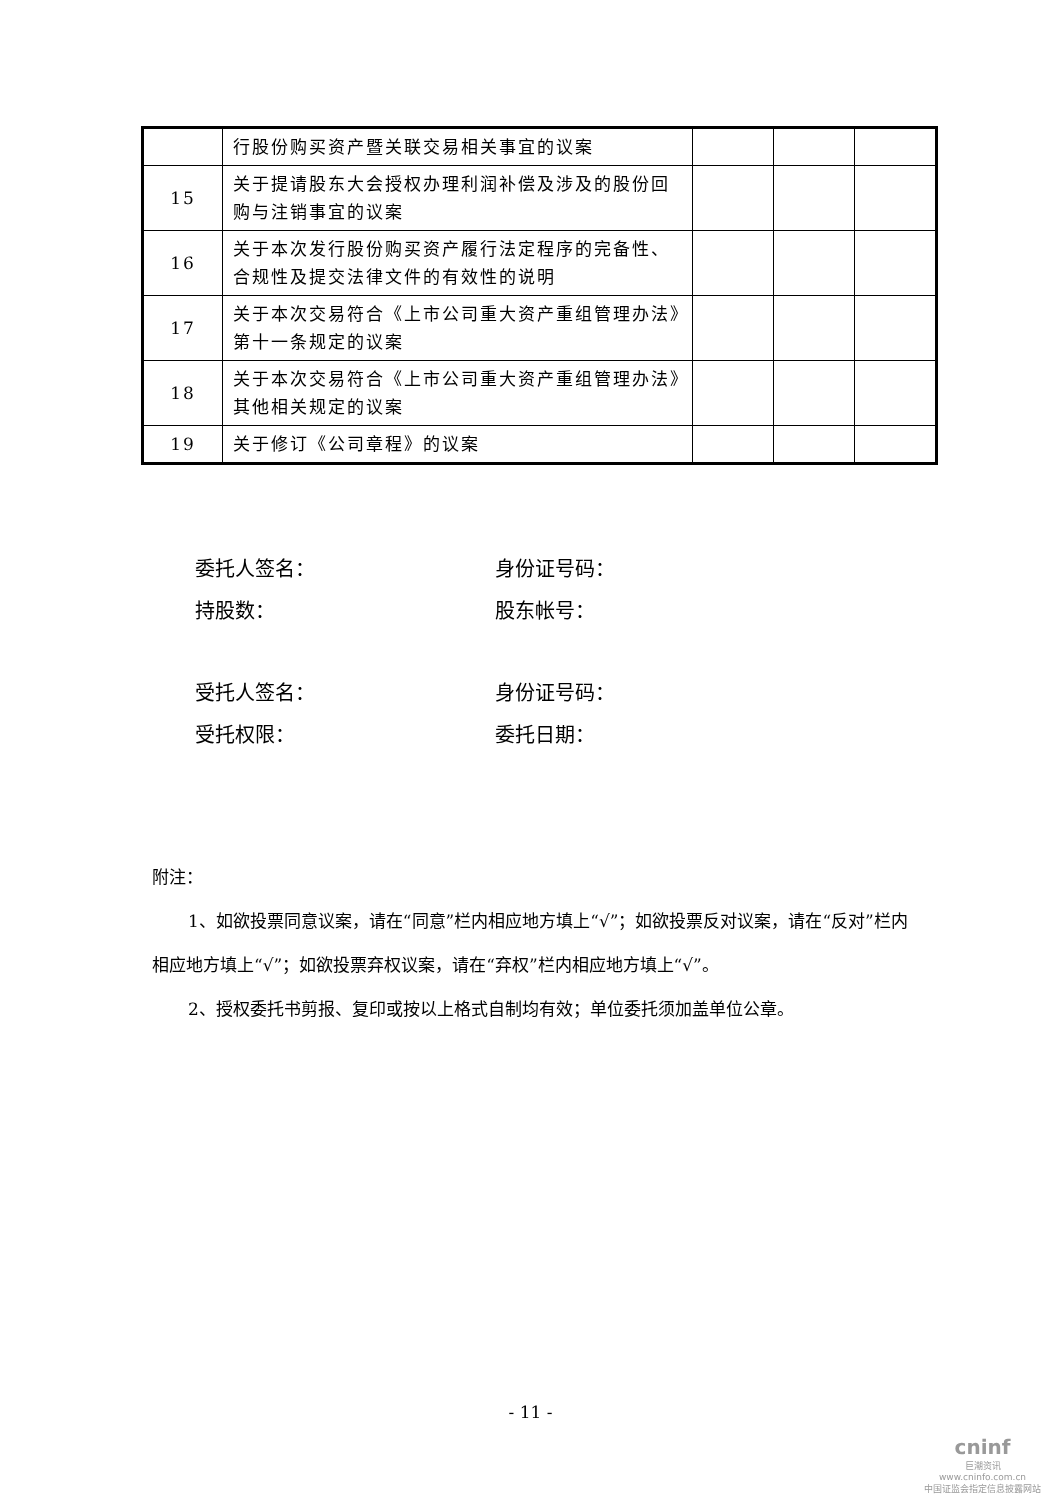| | 行股份购买资产暨关联交易相关事宜的议案 | | | |
| 15 | 关于提请股东大会授权办理利润补偿及涉及的股份回购与注销事宜的议案 | | | |
| 16 | 关于本次发行股份购买资产履行法定程序的完备性、合规性及提交法律文件的有效性的说明 | | | |
| 17 | 关于本次交易符合《上市公司重大资产重组管理办法》第十一条规定的议案 | | | |
| 18 | 关于本次交易符合《上市公司重大资产重组管理办法》其他相关规定的议案 | | | |
| 19 | 关于修订《公司章程》的议案 | | | |
委托人签名： 身份证号码：
持股数： 股东帐号：
受托人签名： 身份证号码：
受托权限： 委托日期：
附注：
1、如欲投票同意议案，请在“同意”栏内相应地方填上“√”；如欲投票反对议案，请在“反对”栏内相应地方填上“√”；如欲投票弃权议案，请在“弃权”栏内相应地方填上“√”。
2、授权委托书剪报、复印或按以上格式自制均有效；单位委托须加盖单位公章。
- 11 -
cninf
巨潮资讯
www.cninfo.com.cn
中国证监会指定信息披露网站